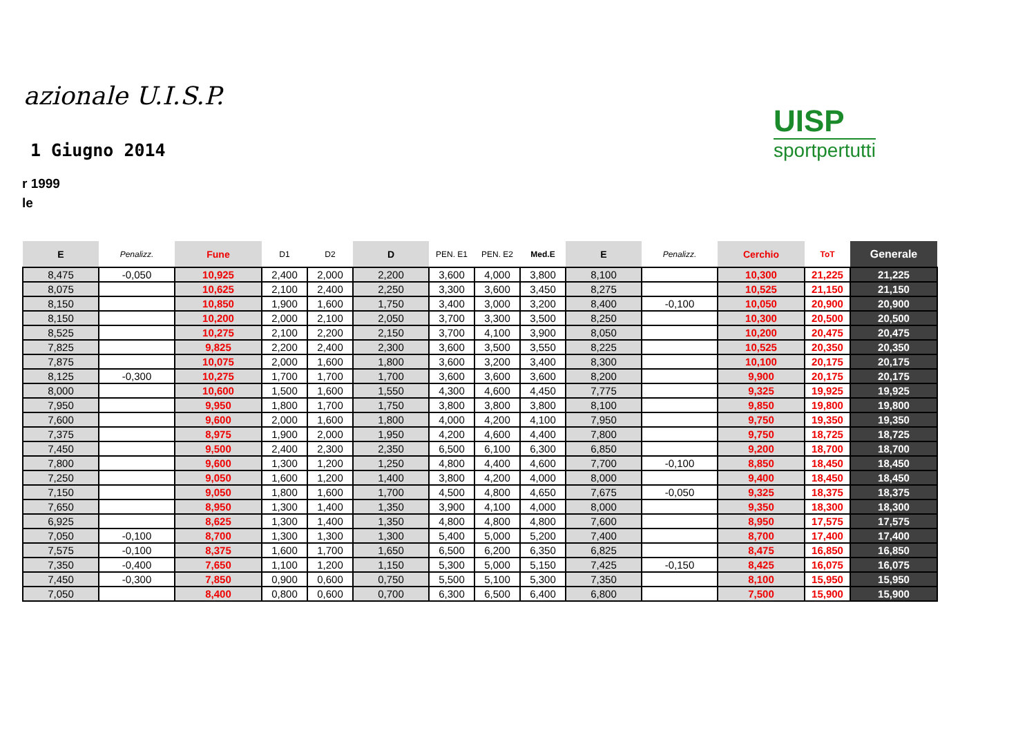azionale U.I.S.P.
1 Giugno 2014
r 1999
le
UISP
sportpertutti
| E | Penalizz. | Fune | D1 | D2 | D | PEN. E1 | PEN. E2 | Med.E | E | Penalizz. | Cerchio | ToT | Generale |
| --- | --- | --- | --- | --- | --- | --- | --- | --- | --- | --- | --- | --- | --- |
| 8,475 | -0,050 | 10,925 | 2,400 | 2,000 | 2,200 | 3,600 | 4,000 | 3,800 | 8,100 | | 10,300 | 21,225 | 21,225 |
| 8,075 | | 10,625 | 2,100 | 2,400 | 2,250 | 3,300 | 3,600 | 3,450 | 8,275 | | 10,525 | 21,150 | 21,150 |
| 8,150 | | 10,850 | 1,900 | 1,600 | 1,750 | 3,400 | 3,000 | 3,200 | 8,400 | -0,100 | 10,050 | 20,900 | 20,900 |
| 8,150 | | 10,200 | 2,000 | 2,100 | 2,050 | 3,700 | 3,300 | 3,500 | 8,250 | | 10,300 | 20,500 | 20,500 |
| 8,525 | | 10,275 | 2,100 | 2,200 | 2,150 | 3,700 | 4,100 | 3,900 | 8,050 | | 10,200 | 20,475 | 20,475 |
| 7,825 | | 9,825 | 2,200 | 2,400 | 2,300 | 3,600 | 3,500 | 3,550 | 8,225 | | 10,525 | 20,350 | 20,350 |
| 7,875 | | 10,075 | 2,000 | 1,600 | 1,800 | 3,600 | 3,200 | 3,400 | 8,300 | | 10,100 | 20,175 | 20,175 |
| 8,125 | -0,300 | 10,275 | 1,700 | 1,700 | 1,700 | 3,600 | 3,600 | 3,600 | 8,200 | | 9,900 | 20,175 | 20,175 |
| 8,000 | | 10,600 | 1,500 | 1,600 | 1,550 | 4,300 | 4,600 | 4,450 | 7,775 | | 9,325 | 19,925 | 19,925 |
| 7,950 | | 9,950 | 1,800 | 1,700 | 1,750 | 3,800 | 3,800 | 3,800 | 8,100 | | 9,850 | 19,800 | 19,800 |
| 7,600 | | 9,600 | 2,000 | 1,600 | 1,800 | 4,000 | 4,200 | 4,100 | 7,950 | | 9,750 | 19,350 | 19,350 |
| 7,375 | | 8,975 | 1,900 | 2,000 | 1,950 | 4,200 | 4,600 | 4,400 | 7,800 | | 9,750 | 18,725 | 18,725 |
| 7,450 | | 9,500 | 2,400 | 2,300 | 2,350 | 6,500 | 6,100 | 6,300 | 6,850 | | 9,200 | 18,700 | 18,700 |
| 7,800 | | 9,600 | 1,300 | 1,200 | 1,250 | 4,800 | 4,400 | 4,600 | 7,700 | -0,100 | 8,850 | 18,450 | 18,450 |
| 7,250 | | 9,050 | 1,600 | 1,200 | 1,400 | 3,800 | 4,200 | 4,000 | 8,000 | | 9,400 | 18,450 | 18,450 |
| 7,150 | | 9,050 | 1,800 | 1,600 | 1,700 | 4,500 | 4,800 | 4,650 | 7,675 | -0,050 | 9,325 | 18,375 | 18,375 |
| 7,650 | | 8,950 | 1,300 | 1,400 | 1,350 | 3,900 | 4,100 | 4,000 | 8,000 | | 9,350 | 18,300 | 18,300 |
| 6,925 | | 8,625 | 1,300 | 1,400 | 1,350 | 4,800 | 4,800 | 4,800 | 7,600 | | 8,950 | 17,575 | 17,575 |
| 7,050 | -0,100 | 8,700 | 1,300 | 1,300 | 1,300 | 5,400 | 5,000 | 5,200 | 7,400 | | 8,700 | 17,400 | 17,400 |
| 7,575 | -0,100 | 8,375 | 1,600 | 1,700 | 1,650 | 6,500 | 6,200 | 6,350 | 6,825 | | 8,475 | 16,850 | 16,850 |
| 7,350 | -0,400 | 7,650 | 1,100 | 1,200 | 1,150 | 5,300 | 5,000 | 5,150 | 7,425 | -0,150 | 8,425 | 16,075 | 16,075 |
| 7,450 | -0,300 | 7,850 | 0,900 | 0,600 | 0,750 | 5,500 | 5,100 | 5,300 | 7,350 | | 8,100 | 15,950 | 15,950 |
| 7,050 | | 8,400 | 0,800 | 0,600 | 0,700 | 6,300 | 6,500 | 6,400 | 6,800 | | 7,500 | 15,900 | 15,900 |